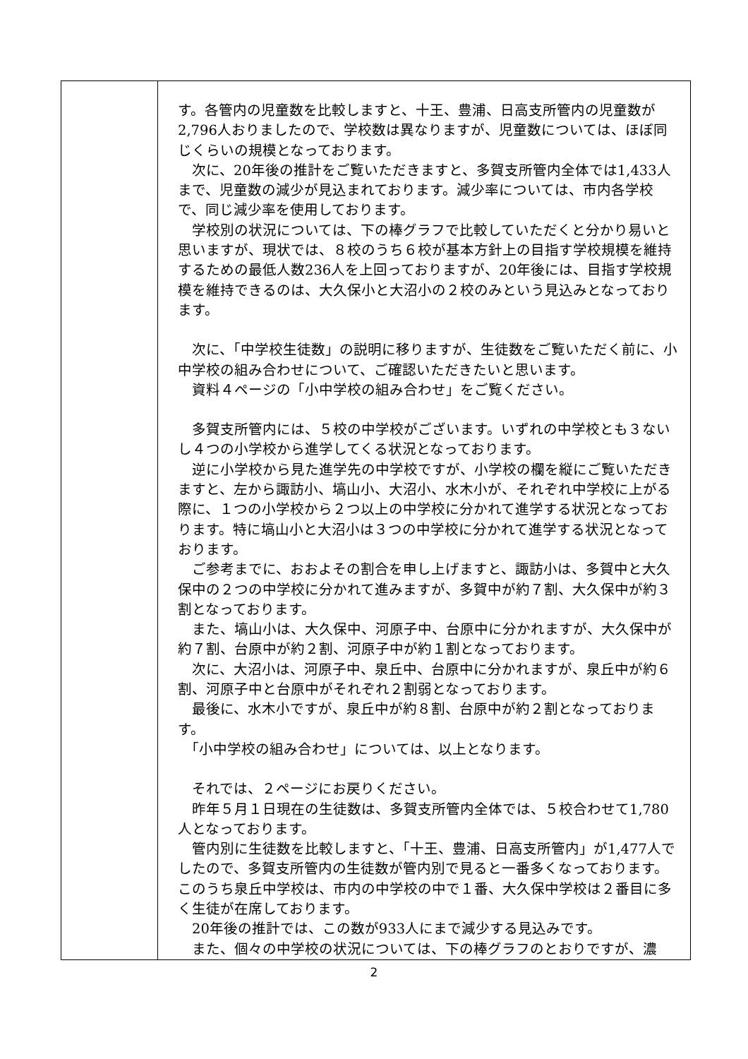| | す。各管内の児童数を比較しますと、十王、豊浦、日高支所管内の児童数が2,796人おりましたので、学校数は異なりますが、児童数については、ほぼ同じくらいの規模となっております。 次に、20年後の推計をご覧いただきますと、多賀支所管内全体では1,433人まで、児童数の減少が見込まれております。減少率については、市内各学校で、同じ減少率を使用しております。 学校別の状況については、下の棒グラフで比較していただくと分かり易いと思いますが、現状では、８校のうち６校が基本方針上の目指す学校規模を維持するための最低人数236人を上回っておりますが、20年後には、目指す学校規模を維持できるのは、大久保小と大沼小の２校のみという見込みとなっております。 次に、「中学校生徒数」の説明に移りますが、生徒数をご覧いただく前に、小中学校の組み合わせについて、ご確認いただきたいと思います。 資料４ページの「小中学校の組み合わせ」をご覧ください。 多賀支所管内には、５校の中学校がございます。いずれの中学校とも３ないし４つの小学校から進学してくる状況となっております。 逆に小学校から見た進学先の中学校ですが、小学校の欄を縦にご覧いただきますと、左から諏訪小、塙山小、大沼小、水木小が、それぞれ中学校に上がる際に、１つの小学校から２つ以上の中学校に分かれて進学する状況となっております。特に塙山小と大沼小は３つの中学校に分かれて進学する状況となっております。 ご参考までに、おおよその割合を申し上げますと、諏訪小は、多賀中と大久保中の２つの中学校に分かれて進みますが、多賀中が約７割、大久保中が約３割となっております。 また、塙山小は、大久保中、河原子中、台原中に分かれますが、大久保中が約７割、台原中が約２割、河原子中が約１割となっております。 次に、大沼小は、河原子中、泉丘中、台原中に分かれますが、泉丘中が約６割、河原子中と台原中がそれぞれ２割弱となっております。 最後に、水木小ですが、泉丘中が約８割、台原中が約２割となっております。 「小中学校の組み合わせ」については、以上となります。 それでは、２ページにお戻りください。 昨年５月１日現在の生徒数は、多賀支所管内全体では、５校合わせて1,780人となっております。 管内別に生徒数を比較しますと、「十王、豊浦、日高支所管内」が1,477人でしたので、多賀支所管内の生徒数が管内別で見ると一番多くなっております。このうち泉丘中学校は、市内の中学校の中で１番、大久保中学校は２番目に多く生徒が在席しております。 20年後の推計では、この数が933人にまで減少する見込みです。 また、個々の中学校の状況については、下の棒グラフのとおりですが、濃 |
2